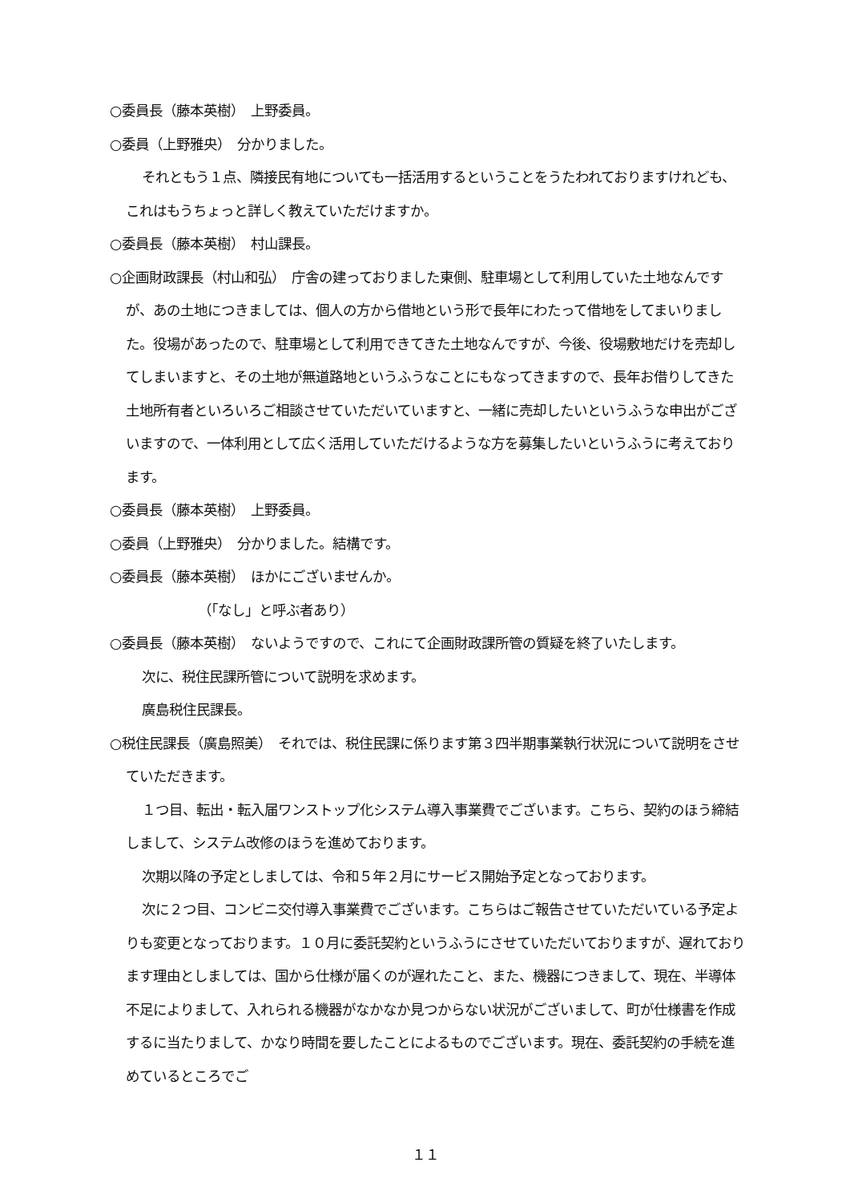○委員長（藤本英樹）　上野委員。
○委員（上野雅央）　分かりました。
それともう１点、隣接民有地についても一括活用するということをうたわれておりますけれども、これはもうちょっと詳しく教えていただけますか。
○委員長（藤本英樹）　村山課長。
○企画財政課長（村山和弘）　庁舎の建っておりました東側、駐車場として利用していた土地なんですが、あの土地につきましては、個人の方から借地という形で長年にわたって借地をしてまいりました。役場があったので、駐車場として利用できてきた土地なんですが、今後、役場敷地だけを売却してしまいますと、その土地が無道路地というふうなことにもなってきますので、長年お借りしてきた土地所有者といろいろご相談させていただいていますと、一緒に売却したいというふうな申出がございますので、一体利用として広く活用していただけるような方を募集したいというふうに考えております。
○委員長（藤本英樹）　上野委員。
○委員（上野雅央）　分かりました。結構です。
○委員長（藤本英樹）　ほかにございませんか。
（「なし」と呼ぶ者あり）
○委員長（藤本英樹）　ないようですので、これにて企画財政課所管の質疑を終了いたします。
次に、税住民課所管について説明を求めます。
廣島税住民課長。
○税住民課長（廣島照美）　それでは、税住民課に係ります第３四半期事業執行状況について説明をさせていただきます。
１つ目、転出・転入届ワンストップ化システム導入事業費でございます。こちら、契約のほう締結しまして、システム改修のほうを進めております。
次期以降の予定としましては、令和５年２月にサービス開始予定となっております。
次に２つ目、コンビニ交付導入事業費でございます。こちらはご報告させていただいている予定よりも変更となっております。１０月に委託契約というふうにさせていただいておりますが、遅れております理由としましては、国から仕様が届くのが遅れたこと、また、機器につきまして、現在、半導体不足によりまして、入れられる機器がなかなか見つからない状況がございまして、町が仕様書を作成するに当たりまして、かなり時間を要したことによるものでございます。現在、委託契約の手続を進めているところでご
１１